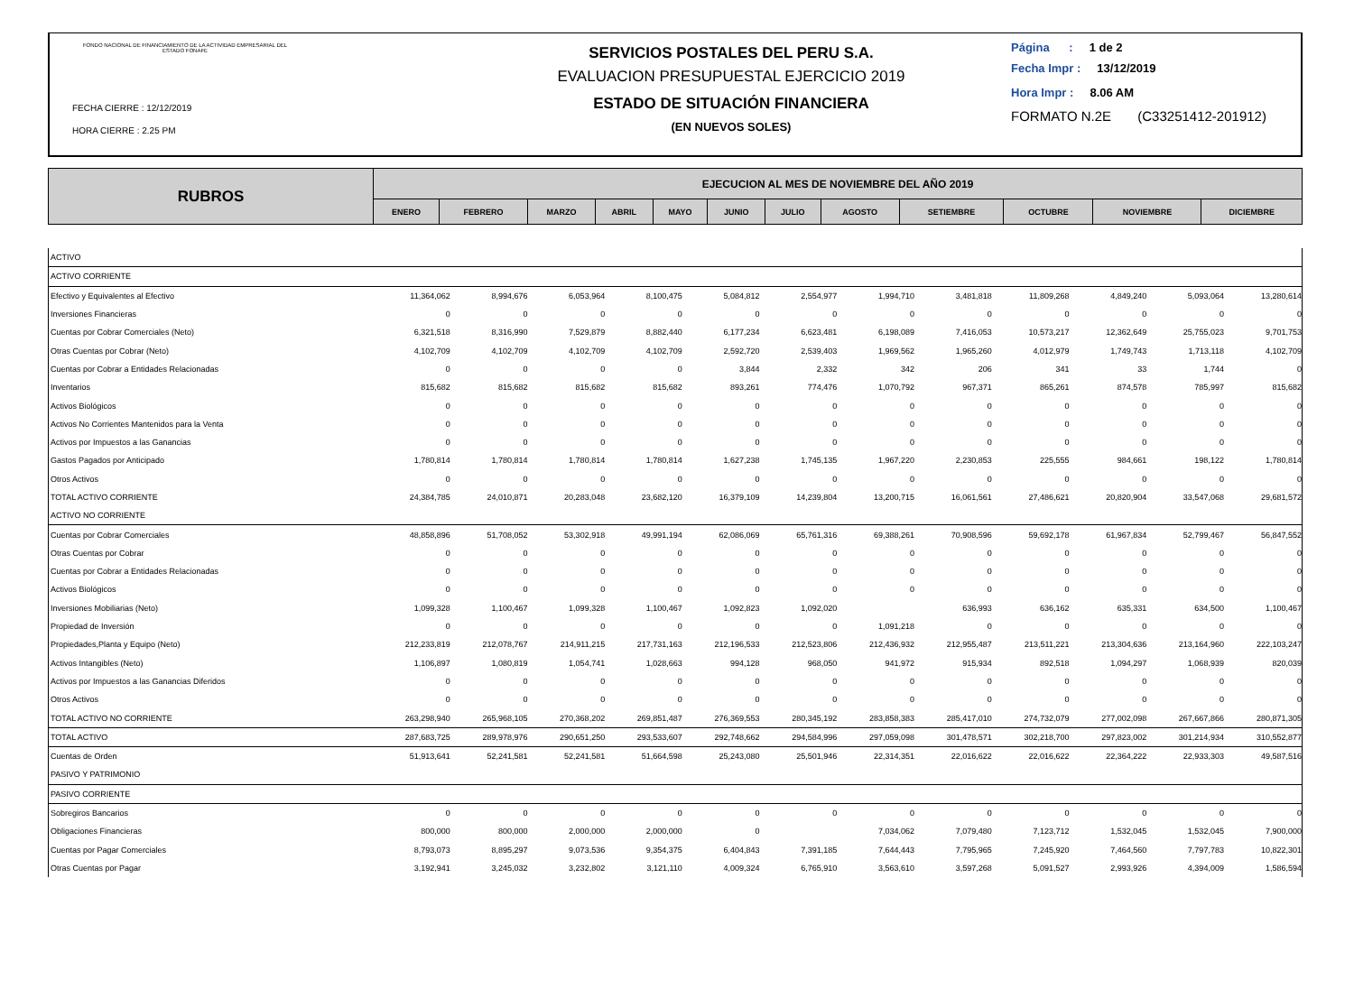FONDO NACIONAL DE FINANCIAMIENTO DE LA ACTIVIDAD EMPRESARIAL DEL ESTADO FONAFE
FECHA CIERRE : 12/12/2019
HORA CIERRE : 2.25 PM
SERVICIOS POSTALES DEL PERU S.A.
EVALUACION PRESUPUESTAL EJERCICIO 2019
ESTADO DE SITUACIÓN FINANCIERA
(EN NUEVOS SOLES)
Página : 1 de 2
Fecha Impr : 13/12/2019
Hora Impr : 8.06 AM
FORMATO N.2E (C33251412-201912)
| RUBROS | EJECUCION AL MES DE NOVIEMBRE DEL AÑO 2019 | | | | | | | | | | | |
| | ENERO | FEBRERO | MARZO | ABRIL | MAYO | JUNIO | JULIO | AGOSTO | SETIEMBRE | OCTUBRE | NOVIEMBRE | DICIEMBRE |
| ACTIVO | | | | | | | | | | | | |
| ACTIVO CORRIENTE | | | | | | | | | | | | |
| Efectivo y Equivalentes al Efectivo | 11,364,062 | 8,994,676 | 6,053,964 | 8,100,475 | 5,084,812 | 2,554,977 | 1,994,710 | 3,481,818 | 11,809,268 | 4,849,240 | 5,093,064 | 13,280,614 |
| Inversiones Financieras | 0 | 0 | 0 | 0 | 0 | 0 | 0 | 0 | 0 | 0 | 0 | 0 |
| Cuentas por Cobrar Comerciales (Neto) | 6,321,518 | 8,316,990 | 7,529,879 | 8,882,440 | 6,177,234 | 6,623,481 | 6,198,089 | 7,416,053 | 10,573,217 | 12,362,649 | 25,755,023 | 9,701,753 |
| Otras Cuentas por Cobrar (Neto) | 4,102,709 | 4,102,709 | 4,102,709 | 4,102,709 | 2,592,720 | 2,539,403 | 1,969,562 | 1,965,260 | 4,012,979 | 1,749,743 | 1,713,118 | 4,102,709 |
| Cuentas por Cobrar a Entidades Relacionadas | 0 | 0 | 0 | 0 | 3,844 | 2,332 | 342 | 206 | 341 | 33 | 1,744 | 0 |
| Inventarios | 815,682 | 815,682 | 815,682 | 815,682 | 893,261 | 774,476 | 1,070,792 | 967,371 | 865,261 | 874,578 | 785,997 | 815,682 |
| Activos Biológicos | 0 | 0 | 0 | 0 | 0 | 0 | 0 | 0 | 0 | 0 | 0 | 0 |
| Activos No Corrientes Mantenidos para la Venta | 0 | 0 | 0 | 0 | 0 | 0 | 0 | 0 | 0 | 0 | 0 | 0 |
| Activos por Impuestos a las Ganancias | 0 | 0 | 0 | 0 | 0 | 0 | 0 | 0 | 0 | 0 | 0 | 0 |
| Gastos Pagados por Anticipado | 1,780,814 | 1,780,814 | 1,780,814 | 1,780,814 | 1,627,238 | 1,745,135 | 1,967,220 | 2,230,853 | 225,555 | 984,661 | 198,122 | 1,780,814 |
| Otros Activos | 0 | 0 | 0 | 0 | 0 | 0 | 0 | 0 | 0 | 0 | 0 | 0 |
| TOTAL ACTIVO CORRIENTE | 24,384,785 | 24,010,871 | 20,283,048 | 23,682,120 | 16,379,109 | 14,239,804 | 13,200,715 | 16,061,561 | 27,486,621 | 20,820,904 | 33,547,068 | 29,681,572 |
| ACTIVO NO CORRIENTE | | | | | | | | | | | | |
| Cuentas por Cobrar Comerciales | 48,858,896 | 51,708,052 | 53,302,918 | 49,991,194 | 62,086,069 | 65,761,316 | 69,388,261 | 70,908,596 | 59,692,178 | 61,967,834 | 52,799,467 | 56,847,552 |
| Otras Cuentas por Cobrar | 0 | 0 | 0 | 0 | 0 | 0 | 0 | 0 | 0 | 0 | 0 | 0 |
| Cuentas por Cobrar a Entidades Relacionadas | 0 | 0 | 0 | 0 | 0 | 0 | 0 | 0 | 0 | 0 | 0 | 0 |
| Activos Biológicos | 0 | 0 | 0 | 0 | 0 | 0 | 0 | 0 | 0 | 0 | 0 | 0 |
| Inversiones Mobiliarias (Neto) | 1,099,328 | 1,100,467 | 1,099,328 | 1,100,467 | 1,092,823 | 1,092,020 | | 636,993 | 636,162 | 635,331 | 634,500 | 1,100,467 |
| Propiedad de Inversión | 0 | 0 | 0 | 0 | 0 | 0 | 1,091,218 | 0 | 0 | 0 | 0 | 0 |
| Propiedades,Planta y Equipo (Neto) | 212,233,819 | 212,078,767 | 214,911,215 | 217,731,163 | 212,196,533 | 212,523,806 | 212,436,932 | 212,955,487 | 213,511,221 | 213,304,636 | 213,164,960 | 222,103,247 |
| Activos Intangibles (Neto) | 1,106,897 | 1,080,819 | 1,054,741 | 1,028,663 | 994,128 | 968,050 | 941,972 | 915,934 | 892,518 | 1,094,297 | 1,068,939 | 820,039 |
| Activos por Impuestos a las Ganancias Diferidos | 0 | 0 | 0 | 0 | 0 | 0 | 0 | 0 | 0 | 0 | 0 | 0 |
| Otros Activos | 0 | 0 | 0 | 0 | 0 | 0 | 0 | 0 | 0 | 0 | 0 | 0 |
| TOTAL ACTIVO NO CORRIENTE | 263,298,940 | 265,968,105 | 270,368,202 | 269,851,487 | 276,369,553 | 280,345,192 | 283,858,383 | 285,417,010 | 274,732,079 | 277,002,098 | 267,667,866 | 280,871,305 |
| TOTAL ACTIVO | 287,683,725 | 289,978,976 | 290,651,250 | 293,533,607 | 292,748,662 | 294,584,996 | 297,059,098 | 301,478,571 | 302,218,700 | 297,823,002 | 301,214,934 | 310,552,877 |
| Cuentas de Orden | 51,913,641 | 52,241,581 | 52,241,581 | 51,664,598 | 25,243,080 | 25,501,946 | 22,314,351 | 22,016,622 | 22,016,622 | 22,364,222 | 22,933,303 | 49,587,516 |
| PASIVO Y PATRIMONIO | | | | | | | | | | | | |
| PASIVO CORRIENTE | | | | | | | | | | | | |
| Sobregiros Bancarios | 0 | 0 | 0 | 0 | 0 | 0 | 0 | 0 | 0 | 0 | 0 | 0 |
| Obligaciones Financieras | 800,000 | 800,000 | 2,000,000 | 2,000,000 | 0 | | 7,034,062 | 7,079,480 | 7,123,712 | 1,532,045 | 1,532,045 | 7,900,000 |
| Cuentas por Pagar Comerciales | 8,793,073 | 8,895,297 | 9,073,536 | 9,354,375 | 6,404,843 | 7,391,185 | 7,644,443 | 7,795,965 | 7,245,920 | 7,464,560 | 7,797,783 | 10,822,301 |
| Otras Cuentas por Pagar | 3,192,941 | 3,245,032 | 3,232,802 | 3,121,110 | 4,009,324 | 6,765,910 | 3,563,610 | 3,597,268 | 5,091,527 | 2,993,926 | 4,394,009 | 1,586,594 |